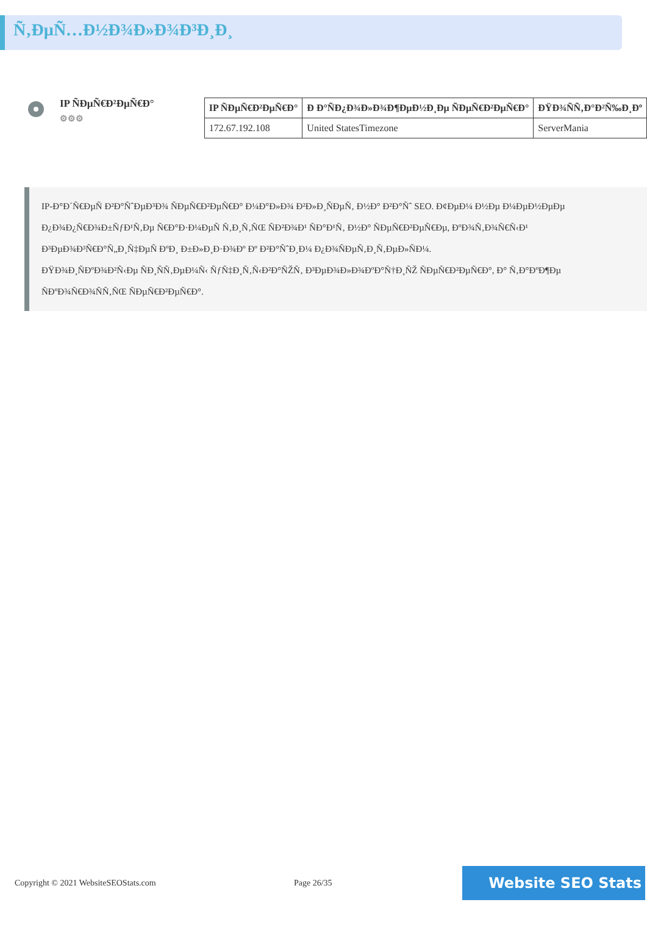Ñ‚ÐµÑ…Ð½Ð¾Ð»Ð¾Ð³Ð¸Ð¸
IP ÑÐµÑ€Ð²ÐµÑ€Ð°
⚙⚙⚙
| IP ÑÐµÑ€Ð²ÐµÑ€Ð° | Ð Ð°ÑÐ¿Ð¾Ð»Ð¾Ð¶ÐµÐ½Ð¸Ðµ ÑÐµÑ€Ð²ÐµÑ€Ð° | ÐŸÐ¾ÑÑ‚Ð°Ð²Ñ‰Ð¸Ðº |
| --- | --- | --- |
| 172.67.192.108 | United StatesTimezone | ServerMania |
IP-Ð°Ð´Ñ€ÐµÑ Ð²Ð°ÑˆÐµÐ³Ð¾ ÑÐµÑ€Ð²ÐµÑ€Ð° Ð¼Ð°Ð»Ð¾ Ð²Ð»Ð¸ÑÐµÑ‚ Ð½Ð° Ð²Ð°Ñˆ SEO. Ð¢ÐµÐ¼ Ð½Ðµ Ð¼ÐµÐ½ÐµÐµ
Ð¿Ð¾Ð¿Ñ€Ð¾Ð±ÑƒÐ¹Ñ‚Ðµ Ñ€Ð°Ð·Ð¼ÐµÑ Ñ‚Ð¸Ñ‚ÑŒ ÑÐ²Ð¾Ð¹ ÑÐ°Ð¹Ñ‚ Ð½Ð° ÑÐµÑ€Ð²ÐµÑ€Ðµ, ÐºÐ¾Ñ‚Ð¾Ñ€Ñ‹Ð¹
Ð³ÐµÐ¾Ð³Ñ€Ð°Ñ„Ð¸Ñ‡ÐµÑ ÐºÐ¸ Ð±Ð»Ð¸Ð·Ð¾Ðº Ðº Ð²Ð°ÑˆÐ¸Ð¼ Ð¿Ð¾ÑÐµÑ‚Ð¸Ñ‚ÐµÐ»ÑÐ¼.
ÐŸÐ¾Ð¸ÑÐºÐ¾Ð²Ñ‹Ðµ ÑÐ¸ÑÑ‚ÐµÐ¼Ñ‹ ÑƒÑ‡Ð¸Ñ‚Ñ‹Ð²Ð°ÑŽÑ‚ Ð³ÐµÐ¾Ð»Ð¾ÐºÐ°Ñ†Ð¸ÑŽ ÑÐµÑ€Ð²ÐµÑ€Ð°, Ð° Ñ‚Ð°ÐºÐ¶Ðµ
ÑÐºÐ¾Ñ€Ð¾ÑÑ‚ÑŒ ÑÐµÑ€Ð²ÐµÑ€Ð°.
Copyright © 2021 WebsiteSEOStats.com Page 26/35
Website SEO Stats